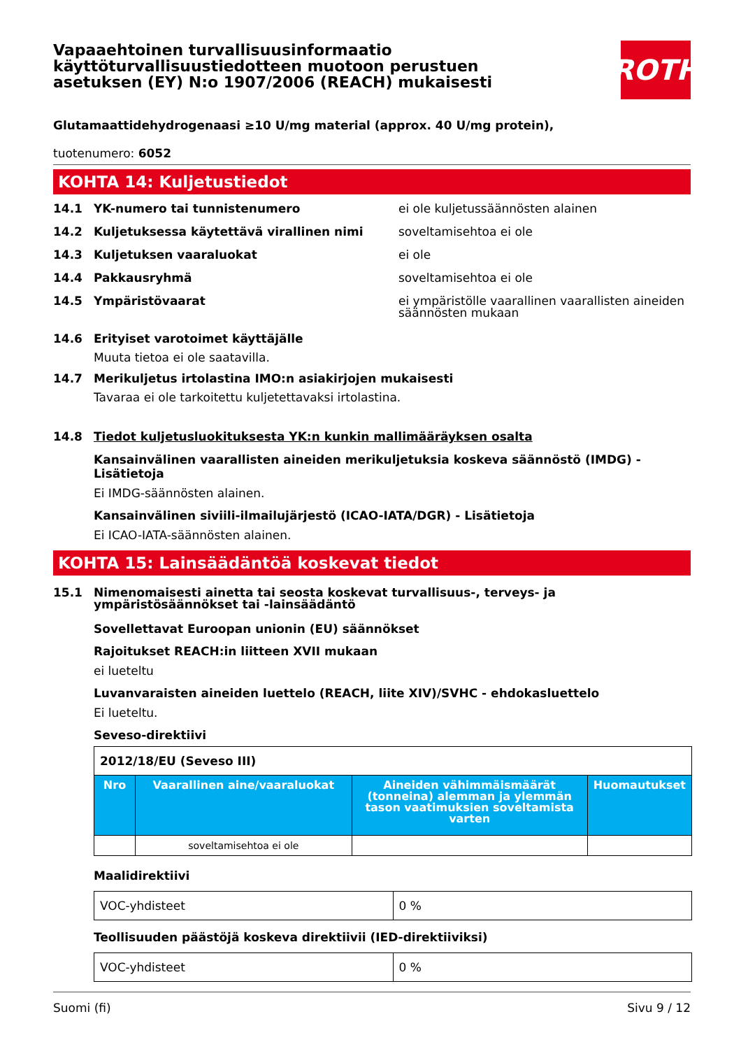Vapaaehtoinen turvallisuusinformaatio käyttöturvallisuustiedotteen muotoon perustuen asetuksen (EY) N:o 1907/2006 (REACH) mukaisesti
ROTH
Glutamaattidehydrogenaasi ≥10 U/mg material (approx. 40 U/mg protein),
tuotenumero: 6052
KOHTA 14: Kuljetustiedot
14.1 YK-numero tai tunnistenumero ei ole kuljetussäännösten alainen
14.2 Kuljetuksessa käytettävä virallinen nimi soveltamisehtoa ei ole
14.3 Kuljetuksen vaaraluokat ei ole
14.4 Pakkausryhmä soveltamisehtoa ei ole
14.5 Ympäristövaarat ei ympäristölle vaarallinen vaarallisten aineiden säännösten mukaan
14.6 Erityiset varotoimet käyttäjälle
Muuta tietoa ei ole saatavilla.
14.7 Merikuljetus irtolastina IMO:n asiakirjojen mukaisesti
Tavaraa ei ole tarkoitettu kuljetettavaksi irtolastina.
14.8 Tiedot kuljetusluokituksesta YK:n kunkin mallimääräyksen osalta
Kansainvälinen vaarallisten aineiden merikuljetuksia koskeva säännöstö (IMDG) - Lisätietoja
Ei IMDG-säännösten alainen.
Kansainvälinen siviili-ilmailujärjestö (ICAO-IATA/DGR) - Lisätietoja
Ei ICAO-IATA-säännösten alainen.
KOHTA 15: Lainsäädäntöä koskevat tiedot
15.1 Nimenomaisesti ainetta tai seosta koskevat turvallisuus-, terveys- ja ympäristösäännökset tai -lainsäädäntö
Sovellettavat Euroopan unionin (EU) säännökset
Rajoitukset REACH:in liitteen XVII mukaan
ei lueteltu
Luvanvaraisten aineiden luettelo (REACH, liite XIV)/SVHC - ehdokasluettelo
Ei lueteltu.
Seveso-direktiivi
| 2012/18/EU (Seveso III) | | | |
| Nro | Vaarallinen aine/vaaraluokat | Aineiden vähimmäismäärät (tonneina) alemman ja ylemmän tason vaatimuksien soveltamista varten | Huomautukset |
| | soveltamisehtoa ei ole | | |
Maalidirektiivi
| VOC-yhdisteet | 0 % |
Teollisuuden päästöjä koskeva direktiivii (IED-direktiiviksi)
| VOC-yhdisteet | 0 % |
Suomi (fi) Sivu 9 / 12